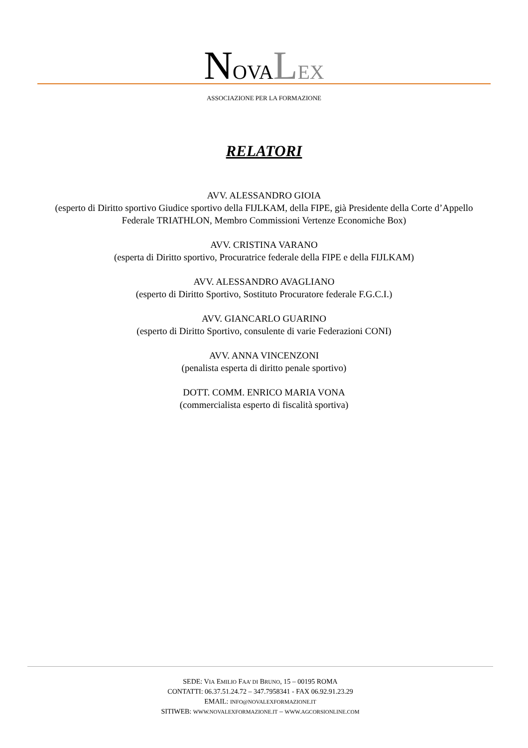NOVALEX
ASSOCIAZIONE PER LA FORMAZIONE
RELATORI
AVV. ALESSANDRO GIOIA
(esperto di Diritto sportivo Giudice sportivo della FIJLKAM, della FIPE, già Presidente della Corte d’Appello Federale TRIATHLON, Membro Commissioni Vertenze Economiche Box)
AVV. CRISTINA VARANO
(esperta di Diritto sportivo, Procuratrice federale della FIPE e della FIJLKAM)
AVV. ALESSANDRO AVAGLIANO
(esperto di Diritto Sportivo, Sostituto Procuratore federale F.G.C.I.)
AVV. GIANCARLO GUARINO
(esperto di Diritto Sportivo, consulente di varie Federazioni CONI)
AVV. ANNA VINCENZONI
(penalista esperta di diritto penale sportivo)
DOTT. COMM. ENRICO MARIA VONA
(commercialista esperto di fiscalità sportiva)
SEDE: VIA EMILIO FAA’ DI BRUNO, 15 – 00195 ROMA
CONTATTI: 06.37.51.24.72 – 347.7958341 - FAX 06.92.91.23.29
EMAIL: INFO@NOVALEXFORMAZIONE.IT
SITIWEB: WWW.NOVALEXFORMAZIONE.IT – WWW.AGCORSIONLINE.COM